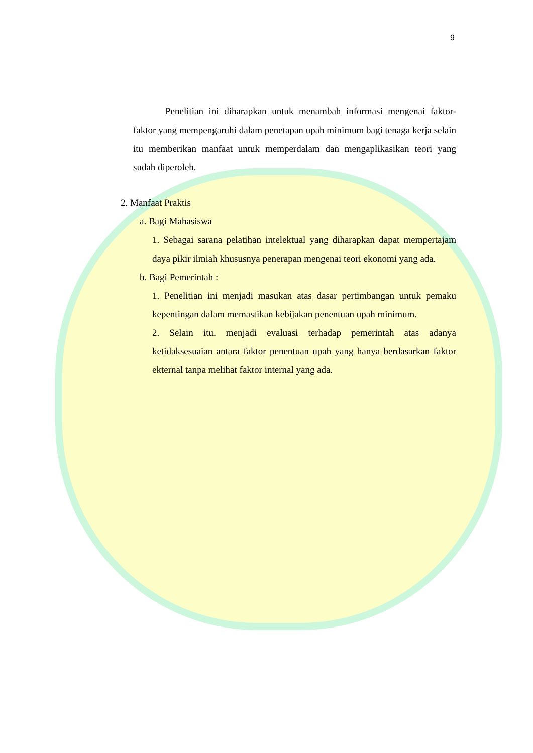9
Penelitian ini diharapkan untuk menambah informasi mengenai faktor- faktor yang mempengaruhi dalam penetapan upah minimum bagi tenaga kerja selain itu memberikan manfaat untuk memperdalam dan mengaplikasikan teori yang sudah diperoleh.
2. Manfaat Praktis
a. Bagi Mahasiswa
1. Sebagai sarana pelatihan intelektual yang diharapkan dapat mempertajam daya pikir ilmiah khususnya penerapan mengenai teori ekonomi yang ada.
b. Bagi Pemerintah :
1. Penelitian ini menjadi masukan atas dasar pertimbangan untuk pemaku kepentingan dalam memastikan kebijakan penentuan upah minimum.
2. Selain itu, menjadi evaluasi terhadap pemerintah atas adanya ketidaksesuaian antara faktor penentuan upah yang hanya berdasarkan faktor ekternal tanpa melihat faktor internal yang ada.